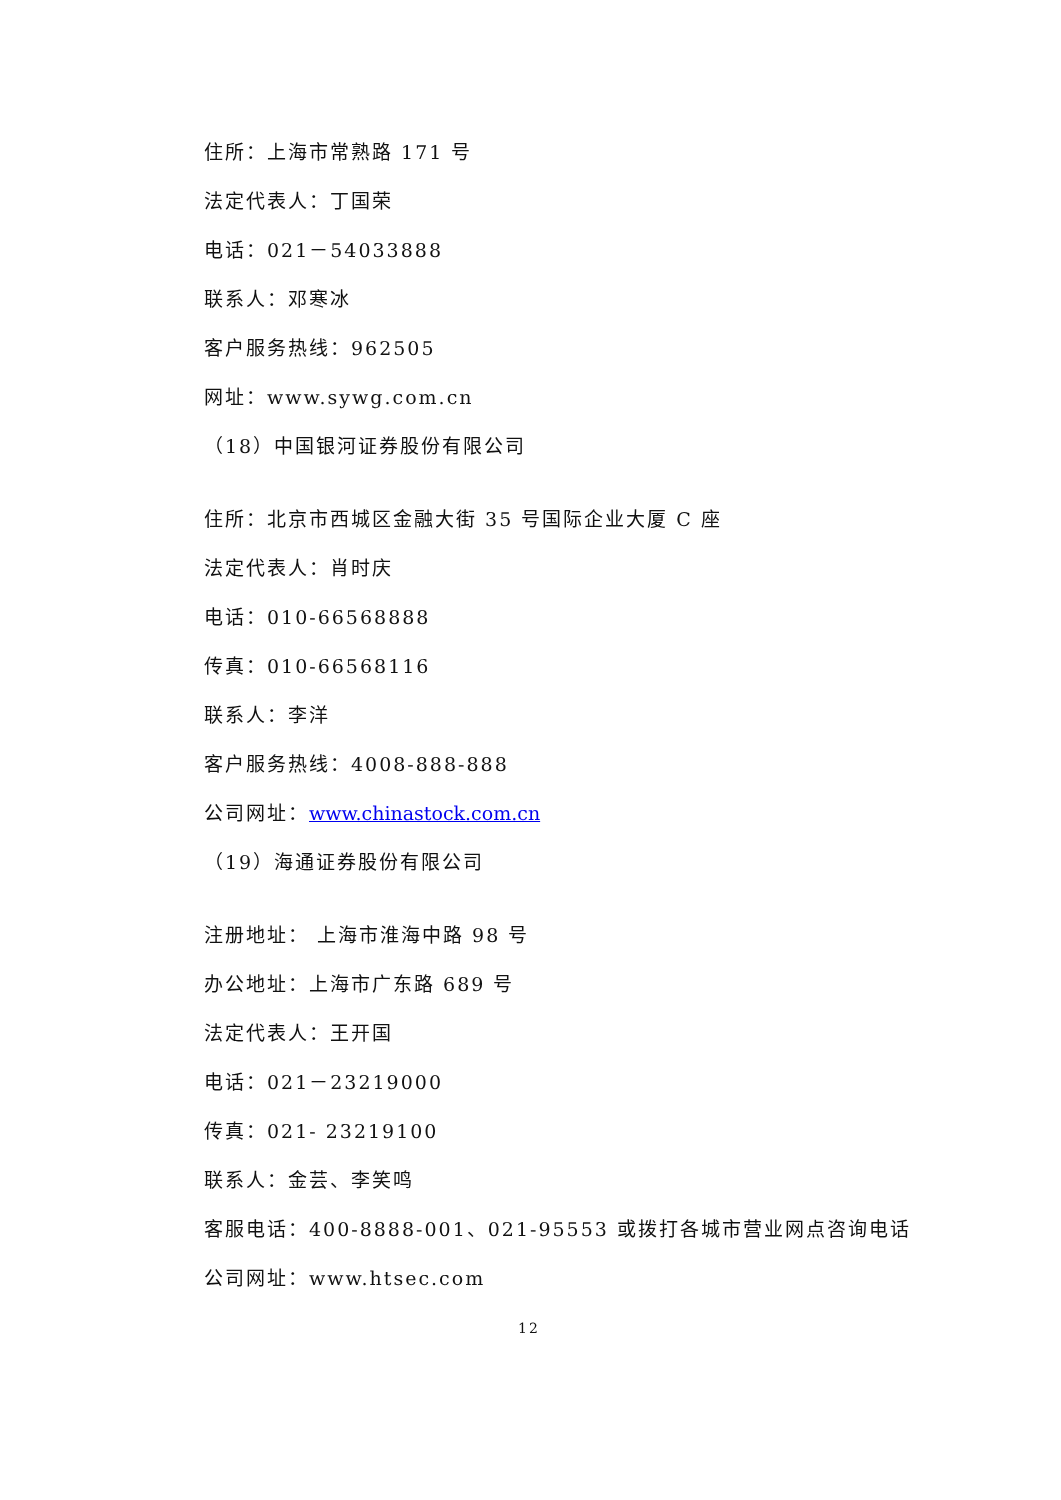住所：上海市常熟路 171 号
法定代表人：丁国荣
电话：021－54033888
联系人：邓寒冰
客户服务热线：962505
网址：www.sywg.com.cn
（18）中国银河证券股份有限公司
住所：北京市西城区金融大街 35 号国际企业大厦 C 座
法定代表人：肖时庆
电话：010-66568888
传真：010-66568116
联系人：李洋
客户服务热线：4008-888-888
公司网址：www.chinastock.com.cn
（19）海通证券股份有限公司
注册地址： 上海市淮海中路 98 号
办公地址：上海市广东路 689 号
法定代表人：王开国
电话：021－23219000
传真：021- 23219100
联系人：金芸、李笑鸣
客服电话：400-8888-001、021-95553 或拨打各城市营业网点咨询电话
公司网址：www.htsec.com
12